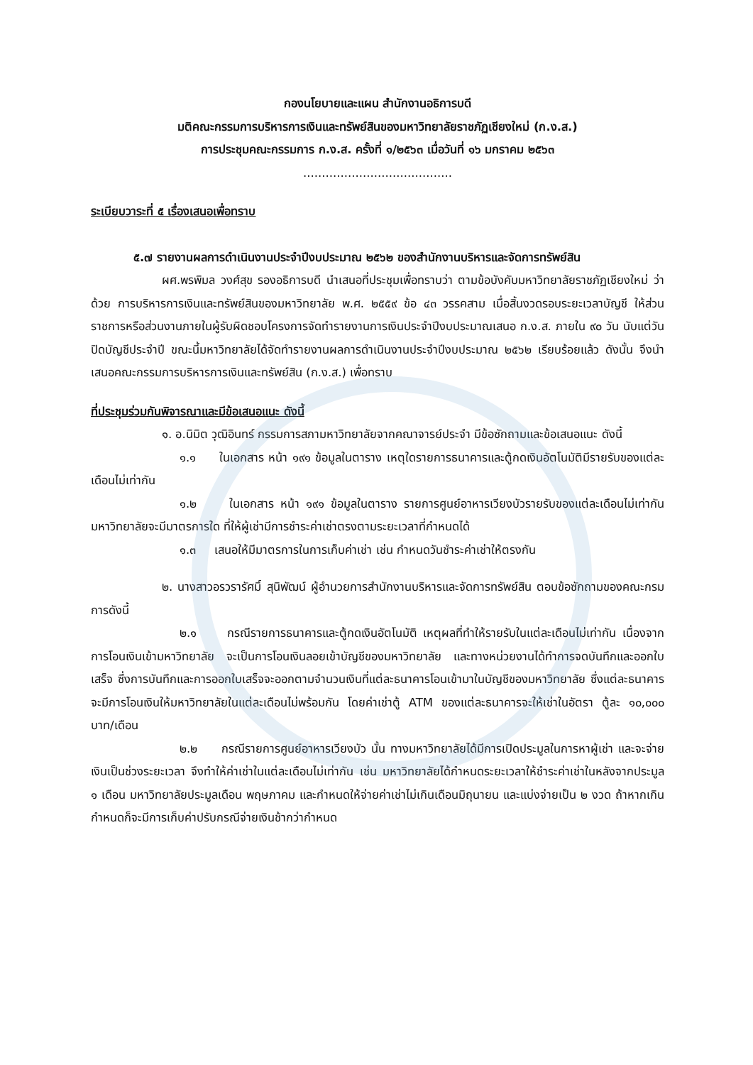กองนโยบายและแผน สำนักงานอธิการบดี
มติคณะกรรมการบริหารการเงินและทรัพย์สินของมหาวิทยาลัยราชภัฏเชียงใหม่ (ก.ง.ส.)
การประชุมคณะกรรมการ ก.ง.ส. ครั้งที่ ๑/๒๕๖๓ เมื่อวันที่ ๑๖ มกราคม ๒๕๖๓
........................................
ระเบียบวาระที่ ๕ เรื่องเสนอเพื่อทราบ
๕.๗ รายงานผลการดำเนินงานประจำปีงบประมาณ ๒๕๖๒ ของสำนักงานบริหารและจัดการทรัพย์สิน
ผศ.พรพิมล วงศ์สุข รองอธิการบดี นำเสนอที่ประชุมเพื่อทราบว่า ตามข้อบังคับมหาวิทยาลัยราชภัฏเชียงใหม่ ว่าด้วย การบริหารการเงินและทรัพย์สินของมหาวิทยาลัย พ.ศ. ๒๕๕๙ ข้อ ๔๓ วรรคสาม เมื่อสิ้นงวดรอบระยะเวลาบัญชี ให้ส่วนราชการหรือส่วนงานภายในผู้รับผิดชอบโครงการจัดทำรายงานการเงินประจำปีงบประมาณเสนอ ก.ง.ส. ภายใน ๙๐ วัน นับแต่วันปิดบัญชีประจำปี ขณะนี้มหาวิทยาลัยได้จัดทำรายงานผลการดำเนินงานประจำปีงบประมาณ ๒๕๖๒ เรียบร้อยแล้ว ดังนั้น จึงนำเสนอคณะกรรมการบริหารการเงินและทรัพย์สิน (ก.ง.ส.) เพื่อทราบ
ที่ประชุมร่วมกันพิจารณาและมีข้อเสนอแนะ ดังนี้
๑. อ.นิมิต วุฒิอินทร์ กรรมการสภามหาวิทยาลัยจากคณาจารย์ประจำ มีข้อซักถามและข้อเสนอแนะ ดังนี้
๑.๑ ในเอกสาร หน้า ๑๙๑ ข้อมูลในตาราง เหตุใดรายการธนาคารและตู้กดเงินอัตโนมัติมีรายรับของแต่ละเดือนไม่เท่ากัน
๑.๒ ในเอกสาร หน้า ๑๙๑ ข้อมูลในตาราง รายการศูนย์อาหารเวียงบัวรายรับของแต่ละเดือนไม่เท่ากันมหาวิทยาลัยจะมีมาตรการใด ที่ให้ผู้เช่ามีการชำระค่าเช่าตรงตามระยะเวลาที่กำหนดได้
๑.๓ เสนอให้มีมาตรการในการเก็บค่าเช่า เช่น กำหนดวันชำระค่าเช่าให้ตรงกัน
๒. นางสาวอรวรารัศมิ์ สุนิพัฒน์ ผู้อำนวยการสำนักงานบริหารและจัดการทรัพย์สิน ตอบข้อซักถามของคณะกรมการดังนี้
๒.๑ กรณีรายการธนาคารและตู้กดเงินอัตโนมัติ เหตุผลที่ทำให้รายรับในแต่ละเดือนไม่เท่ากัน เนื่องจากการโอนเงินเข้ามหาวิทยาลัย จะเป็นการโอนเงินลอยเข้าบัญชีของมหาวิทยาลัย และทางหน่วยงานได้ทำการจดบันทึกและออกใบเสร็จ ซึ่งการบันทึกและการออกใบเสร็จจะออกตามจำนวนเงินที่แต่ละธนาคารโอนเข้ามาในบัญชีของมหาวิทยาลัย ซึ่งแต่ละธนาคารจะมีการโอนเงินให้มหาวิทยาลัยในแต่ละเดือนไม่พร้อมกัน โดยค่าเช่าตู้ ATM ของแต่ละธนาคารจะให้เช่าในอัตรา ตู้ละ ๑๐,๐๐๐ บาท/เดือน
๒.๒ กรณีรายการศูนย์อาหารเวียงบัว นั้น ทางมหาวิทยาลัยได้มีการเปิดประมูลในการหาผู้เช่า และจะจ่ายเงินเป็นช่วงระยะเวลา จึงทำให้ค่าเช่าในแต่ละเดือนไม่เท่ากัน เช่น มหาวิทยาลัยได้กำหนดระยะเวลาให้ชำระค่าเช่าในหลังจากประมูล ๑ เดือน มหาวิทยาลัยประมูลเดือน พฤษภาคม และกำหนดให้จ่ายค่าเช่าไม่เกินเดือนมิถุนายน และแบ่งจ่ายเป็น ๒ งวด ถ้าหากเกินกำหนดก็จะมีการเก็บค่าปรับกรณีจ่ายเงินช้ากว่ากำหนด